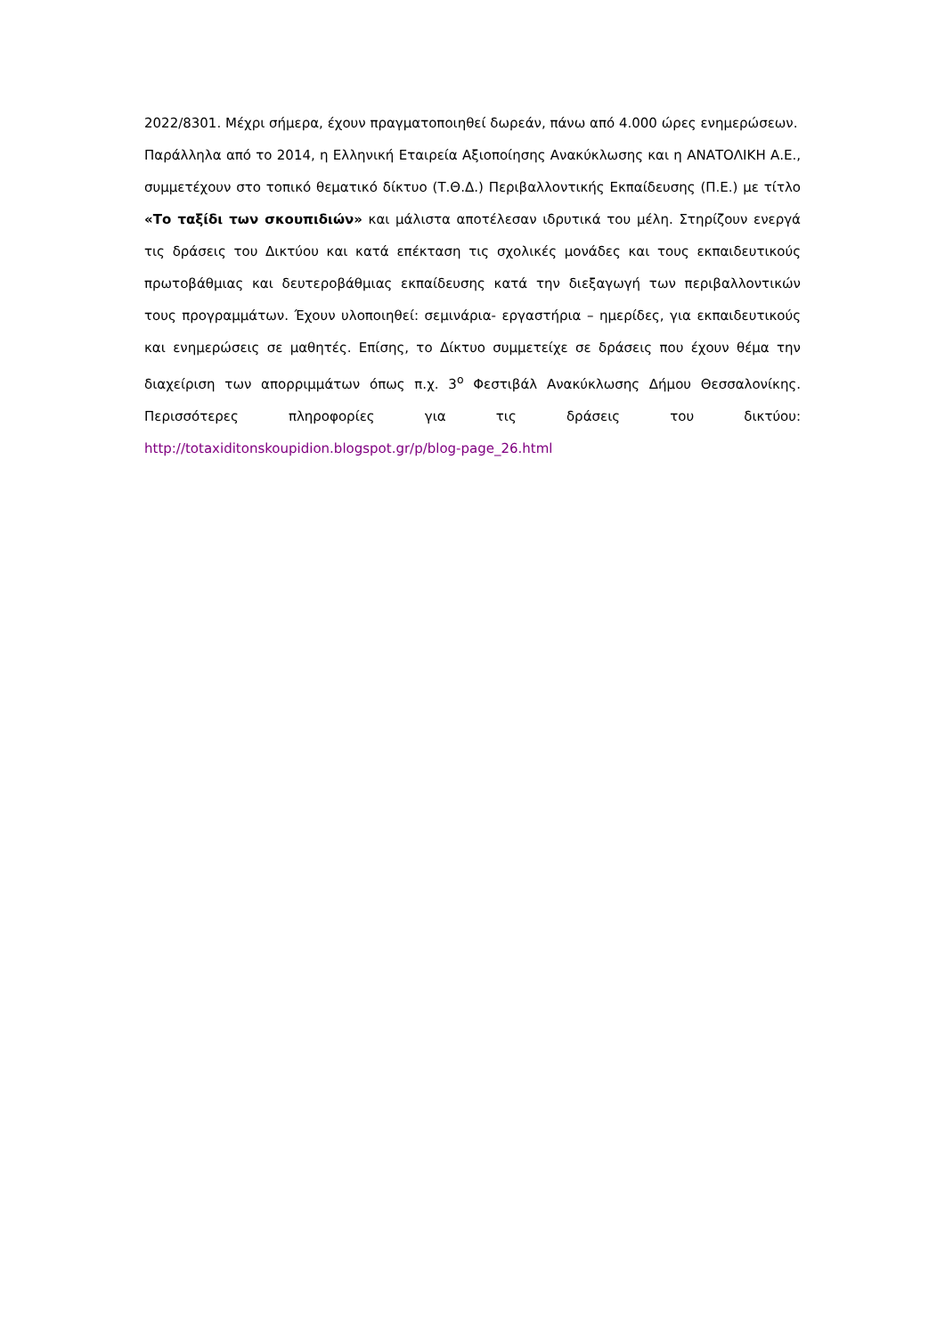2022/8301. Μέχρι σήμερα, έχουν πραγματοποιηθεί δωρεάν, πάνω από 4.000 ώρες ενημερώσεων.
Παράλληλα από το 2014, η Ελληνική Εταιρεία Αξιοποίησης Ανακύκλωσης και η ΑΝΑΤΟΛΙΚΗ Α.Ε., συμμετέχουν στο τοπικό θεματικό δίκτυο (Τ.Θ.Δ.) Περιβαλλοντικής Εκπαίδευσης (Π.Ε.) με τίτλο «Το ταξίδι των σκουπιδιών» και μάλιστα αποτέλεσαν ιδρυτικά του μέλη. Στηρίζουν ενεργά τις δράσεις του Δικτύου και κατά επέκταση τις σχολικές μονάδες και τους εκπαιδευτικούς πρωτοβάθμιας και δευτεροβάθμιας εκπαίδευσης κατά την διεξαγωγή των περιβαλλοντικών τους προγραμμάτων. Έχουν υλοποιηθεί: σεμινάρια- εργαστήρια – ημερίδες, για εκπαιδευτικούς και ενημερώσεις σε μαθητές. Επίσης, το Δίκτυο συμμετείχε σε δράσεις που έχουν θέμα την διαχείριση των απορριμμάτων όπως π.χ. 3<sup>ο</sup> Φεστιβάλ Ανακύκλωσης Δήμου Θεσσαλονίκης. Περισσότερες πληροφορίες για τις δράσεις του δικτύου: http://totaxiditonskoupidion.blogspot.gr/p/blog-page_26.html